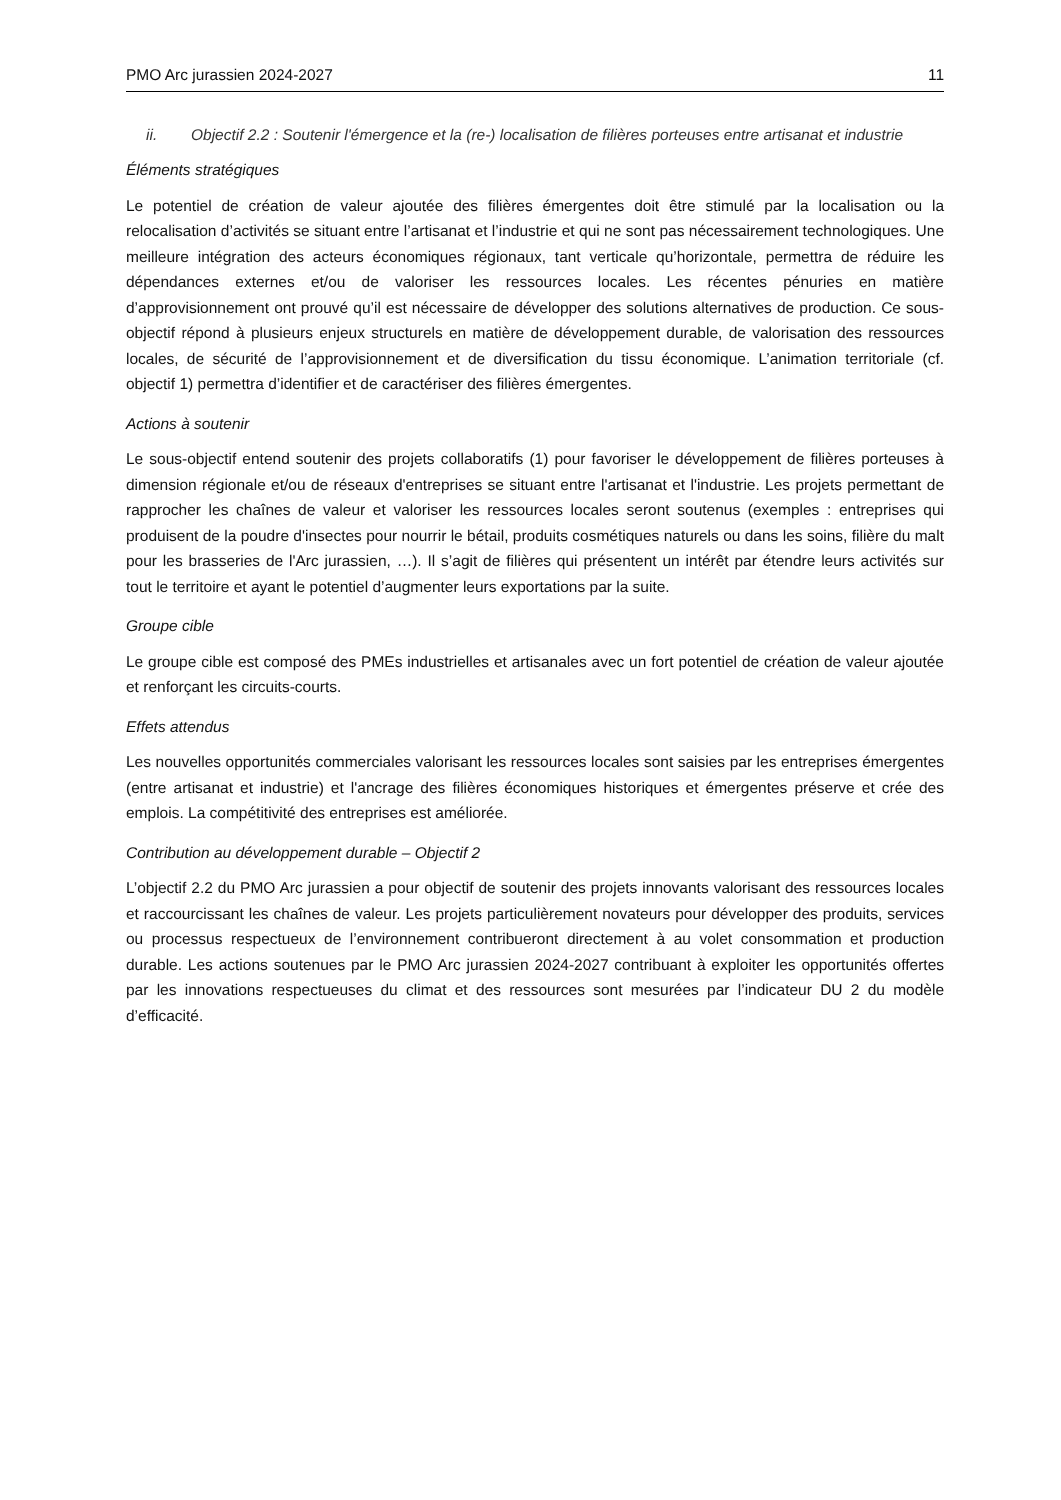PMO Arc jurassien 2024-2027 11
ii. Objectif 2.2 : Soutenir l'émergence et la (re-) localisation de filières porteuses entre artisanat et industrie
Éléments stratégiques
Le potentiel de création de valeur ajoutée des filières émergentes doit être stimulé par la localisation ou la relocalisation d’activités se situant entre l’artisanat et l’industrie et qui ne sont pas nécessairement technologiques. Une meilleure intégration des acteurs économiques régionaux, tant verticale qu’horizontale, permettra de réduire les dépendances externes et/ou de valoriser les ressources locales. Les récentes pénuries en matière d’approvisionnement ont prouvé qu’il est nécessaire de développer des solutions alternatives de production. Ce sous-objectif répond à plusieurs enjeux structurels en matière de développement durable, de valorisation des ressources locales, de sécurité de l’approvisionnement et de diversification du tissu économique. L’animation territoriale (cf. objectif 1) permettra d’identifier et de caractériser des filières émergentes.
Actions à soutenir
Le sous-objectif entend soutenir des projets collaboratifs (1) pour favoriser le développement de filières porteuses à dimension régionale et/ou de réseaux d'entreprises se situant entre l'artisanat et l'industrie. Les projets permettant de rapprocher les chaînes de valeur et valoriser les ressources locales seront soutenus (exemples : entreprises qui produisent de la poudre d'insectes pour nourrir le bétail, produits cosmétiques naturels ou dans les soins, filière du malt pour les brasseries de l'Arc jurassien, …). Il s’agit de filières qui présentent un intérêt par étendre leurs activités sur tout le territoire et ayant le potentiel d’augmenter leurs exportations par la suite.
Groupe cible
Le groupe cible est composé des PMEs industrielles et artisanales avec un fort potentiel de création de valeur ajoutée et renforçant les circuits-courts.
Effets attendus
Les nouvelles opportunités commerciales valorisant les ressources locales sont saisies par les entreprises émergentes (entre artisanat et industrie) et l'ancrage des filières économiques historiques et émergentes préserve et crée des emplois. La compétitivité des entreprises est améliorée.
Contribution au développement durable – Objectif 2
L’objectif 2.2 du PMO Arc jurassien a pour objectif de soutenir des projets innovants valorisant des ressources locales et raccourcissant les chaînes de valeur. Les projets particulièrement novateurs pour développer des produits, services ou processus respectueux de l’environnement contribueront directement à au volet consommation et production durable. Les actions soutenues par le PMO Arc jurassien 2024-2027 contribuant à exploiter les opportunités offertes par les innovations respectueuses du climat et des ressources sont mesurées par l’indicateur DU 2 du modèle d’efficacité.